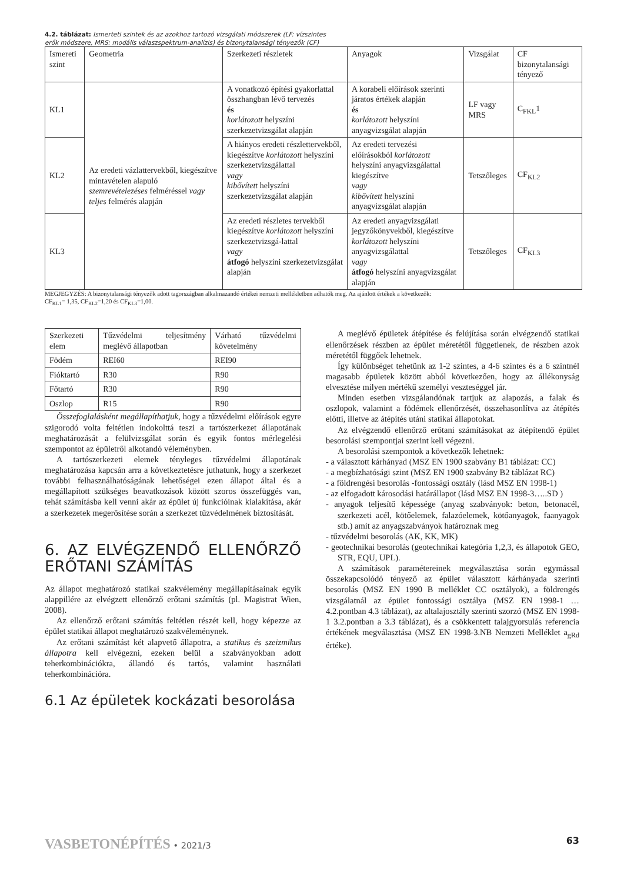4.2. táblázat: Ismerteti szintek és az azokhoz tartozó vizsgálati módszerek (LF: vízszintes
erők módszere, MRS: modális válaszspektrum-analízis) és bizonytalansági tényezők (CF)
| Ismereti szint | Geometria | Szerkezeti részletek | Anyagok | Vizsgálat | CF bizonytalansági tényező |
| KL1 | Az eredeti vázlattervekből, kiegészítve mintavételen alapuló szemrevételezéses felméréssel vagy teljes felmérés alapján | A vonatkozó építési gyakorlattal összhangban lévő tervezés és korlátozott helyszíni szerkezetvizsgálat alapján | A korabeli előírások szerinti járatos értékek alapján és korlátozott helyszíni anyagvizsgálat alapján | LF vagy MRS | C<sub>FKL</sub>1 |
| KL2 | | A hiányos eredeti részlettervekből, kiegészítve korlátozott helyszíni szerkezetvizsgálattal vagy kibővített helyszíni szerkezetvizsgálat alapján | Az eredeti tervezési előírásokból korlátozott helyszíni anyagvizsgálattal kiegészítve vagy kibővített helyszíni anyagvizsgálat alapján | Tetszőleges | CF<sub>KL2</sub> |
| KL3 | | Az eredeti részletes tervekből kiegészítve korlátozott helyszíni szerkezetvizsgá-lattal vagy átfogó helyszíni szerkezetvizsgálat alapján | Az eredeti anyagvizsgálati jegyzőkönyvekből, kiegészítve korlátozott helyszíni anyagvizsgálattal vagy átfogó helyszíni anyagvizsgálat alapján | Tetszőleges | CF<sub>KL3</sub> |
MEGJEGYZÉS: A bizonytalansági tényezők adott tagországban alkalmazandó értékei nemzeti mellékletben adhatók meg. Az ajánlott értékek a következők:
CF<sub>KL1</sub>= 1,35, CF<sub>KL2</sub>=1,20 és CF<sub>KL3</sub>=1,00.
| Szerkezeti elem | Tűzvédelmi teljesítmény meglévő állapotban | Várható tűzvédelmi követelmény |
| Födém | REI60 | REI90 |
| Fióktartó | R30 | R90 |
| Főtartó | R30 | R90 |
| Oszlop | R15 | R90 |
Összefoglalásként megállapíthatjuk, hogy a tűzvédelmi előírások egyre szigorodó volta feltétlen indokolttá teszi a tartószerkezet állapotának meghatározását a felülvizsgálat során és egyik fontos mérlegelési szempontot az épületről alkotandó véleményben.
A tartószerkezeti elemek tényleges tűzvédelmi állapotának meghatározása kapcsán arra a következtetésre juthatunk, hogy a szerkezet további felhasználhatóságának lehetőségei ezen állapot által és a megállapított szükséges beavatkozások között szoros összefüggés van, tehát számításba kell venni akár az épület új funkcióinak kialakítása, akár a szerkezetek megerősítése során a szerkezet tűzvédelmének biztosítását.
6. AZ ELVÉGZENDŐ ELLENŐRZŐ ERŐTANI SZÁMÍTÁS
Az állapot meghatározó statikai szakvélemény megállapításainak egyik alappillére az elvégzett ellenőrző erőtani számítás (pl. Magistrat Wien, 2008).
Az ellenőrző erőtani számítás feltétlen részét kell, hogy képezze az épület statikai állapot meghatározó szakvéleménynek.
Az erőtani számítást két alapvető állapotra, a statikus és szeizmikus állapotra kell elvégezni, ezeken belül a szabványokban adott teherkombinációkra, állandó és tartós, valamint használati teherkombinációra.
6.1 Az épületek kockázati besorolása
A meglévő épületek átépítése és felújítása során elvégzendő statikai ellenőrzések részben az épület méretétől függetlenek, de részben azok méretétől függőek lehetnek.
Így különbséget tehetünk az 1-2 szintes, a 4-6 szintes és a 6 szintnél magasabb épületek között abból következően, hogy az állékonyság elvesztése milyen mértékű személyi veszteséggel jár.
Minden esetben vizsgálandónak tartjuk az alapozás, a falak és oszlopok, valamint a födémek ellenőrzését, összehasonlítva az átépítés előtti, illetve az átépítés utáni statikai állapotokat.
Az elvégzendő ellenőrző erőtani számításokat az átépítendő épület besorolási szempontjai szerint kell végezni.
A besorolási szempontok a következők lehetnek:
- a választott kárhányad (MSZ EN 1900 szabvány B1 táblázat: CC)
- a megbízhatósági szint (MSZ EN 1900 szabvány B2 táblázat RC)
- a földrengési besorolás -fontossági osztály (lásd MSZ EN 1998-1)
- az elfogadott károsodási határállapot (lásd MSZ EN 1998-3…..SD )
- anyagok teljesítő képessége (anyag szabványok: beton, betonacél, szerkezeti acél, kötőelemek, falazóelemek, kötőanyagok, faanyagok stb.) amit az anyagszabványok határoznak meg
- tűzvédelmi besorolás (AK, KK, MK)
- geotechnikai besorolás (geotechnikai kategória 1,2,3, és állapotok GEO, STR, EQU, UPL).
A számítások paramétereinek megválasztása során egymással összekapcsolódó tényező az épület választott kárhányada szerinti besorolás (MSZ EN 1990 B melléklet CC osztályok), a földrengés vizsgálatnál az épület fontossági osztálya (MSZ EN 1998-1 …4.2.pontban 4.3 táblázat), az altalajosztály szerinti szorzó (MSZ EN 1998-1 3.2.pontban a 3.3 táblázat), és a csökkentett talajgyorsulás referencia értékének megválasztása (MSZ EN 1998-3.NB Nemzeti Melléklet a<sub>gRd</sub> értéke).
VASBETONÉPÍTÉS • 2021/3 63